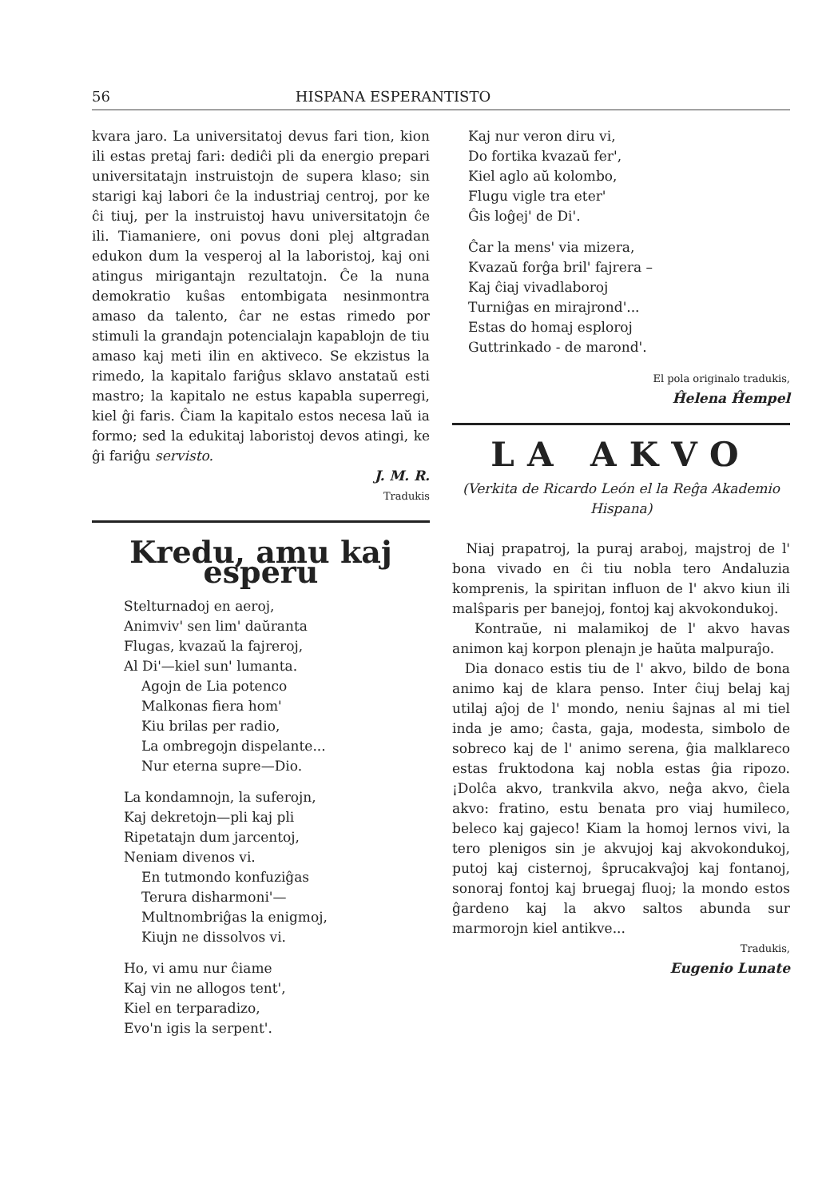56 HISPANA ESPERANTISTO
kvara jaro. La universitatoj devus fari tion, kion ili estas pretaj fari: dediĉi pli da energio prepari universitatajn instruistojn de supera klaso; sin starigi kaj labori ĉe la industriaj centroj, por ke ĉi tiuj, per la instruistoj havu universitatojn ĉe ili. Tiamaniere, oni povus doni plej altgradan edukon dum la vesperoj al la laboristoj, kaj oni atingus mirigantajn rezultatojn. Ĉe la nuna demokratio kuŝas entombigata nesinmontra amaso da talento, ĉar ne estas rimedo por stimuli la grandajn potencialajn kapablojn de tiu amaso kaj meti ilin en aktiveco. Se ekzistus la rimedo, la kapitalo fariĝus sklavo anstataŭ esti mastro; la kapitalo ne estus kapabla superregi, kiel ĝi faris. Ĉiam la kapitalo estos necesa laŭ ia formo; sed la edukitaj laboristoj devos atingi, ke ĝi fariĝu servisto.
J. M. R.
Tradukis
Kredu, amu kaj esperu
Stelturnadoj en aeroj,
Animviv' sen lim' daŭranta
Flugas, kvazaŭ la fajreroj,
Al Di'—kiel sun' lumanta.
Agojn de Lia potenco
Malkonas fiera hom'
Kiu brilas per radio,
La ombregojn dispelante...
Nur eterna supre—Dio.
La kondamnojn, la suferojn,
Kaj dekretojn—pli kaj pli
Ripetatajn dum jarcentoj,
Neniam divenos vi.
En tutmondo konfuziĝas
Terura disharmoni'—
Multnombriĝas la enigmoj,
Kiujn ne dissolvos vi.
Ho, vi amu nur ĉiame
Kaj vin ne allogos tent',
Kiel en terparadizo,
Evo'n igis la serpent'.
Kaj nur veron diru vi,
Do fortika kvazaŭ fer',
Kiel aglo aŭ kolombo,
Flugu vigle tra eter'
Ĝis loĝej' de Di'.
Ĉar la mens' via mizera,
Kvazaŭ forĝa bril' fajrera –
Kaj ĉiaj vivadlaboroj
Turniĝas en mirajrond'...
Estas do homaj esploroj
Guttrinkado - de marond'.
El pola originalo tradukis,
Ĥelena Ĥempel
LA AKVO
(Verkita de Ricardo León el la Reĝa Akademio Hispana)
Niaj prapatroj, la puraj araboj, majstroj de l' bona vivado en ĉi tiu nobla tero Andaluzia komprenis, la spiritan influon de l' akvo kiun ili malŝparis per banejoj, fontoj kaj akvokondukoj.
Kontraŭe, ni malamikoj de l' akvo havas animon kaj korpon plenajn je haŭta malpuraĵo.
Dia donaco estis tiu de l' akvo, bildo de bona animo kaj de klara penso. Inter ĉiuj belaj kaj utilaj aĵoj de l' mondo, neniu ŝajnas al mi tiel inda je amo; ĉasta, gaja, modesta, simbolo de sobreco kaj de l' animo serena, ĝia malklareco estas fruktodona kaj nobla estas ĝia ripozo. ¡Dolĉa akvo, trankvila akvo, neĝa akvo, ĉiela akvo: fratino, estu benata pro viaj humileco, beleco kaj gajeco! Kiam la homoj lernos vivi, la tero plenigos sin je akvujoj kaj akvokondukoj, putoj kaj cisternoj, ŝprucakvaĵoj kaj fontanoj, sonoraj fontoj kaj bruegaj fluoj; la mondo estos ĝardeno kaj la akvo saltos abunda sur marmorojn kiel antikve...
Tradukis,
Eugenio Lunate